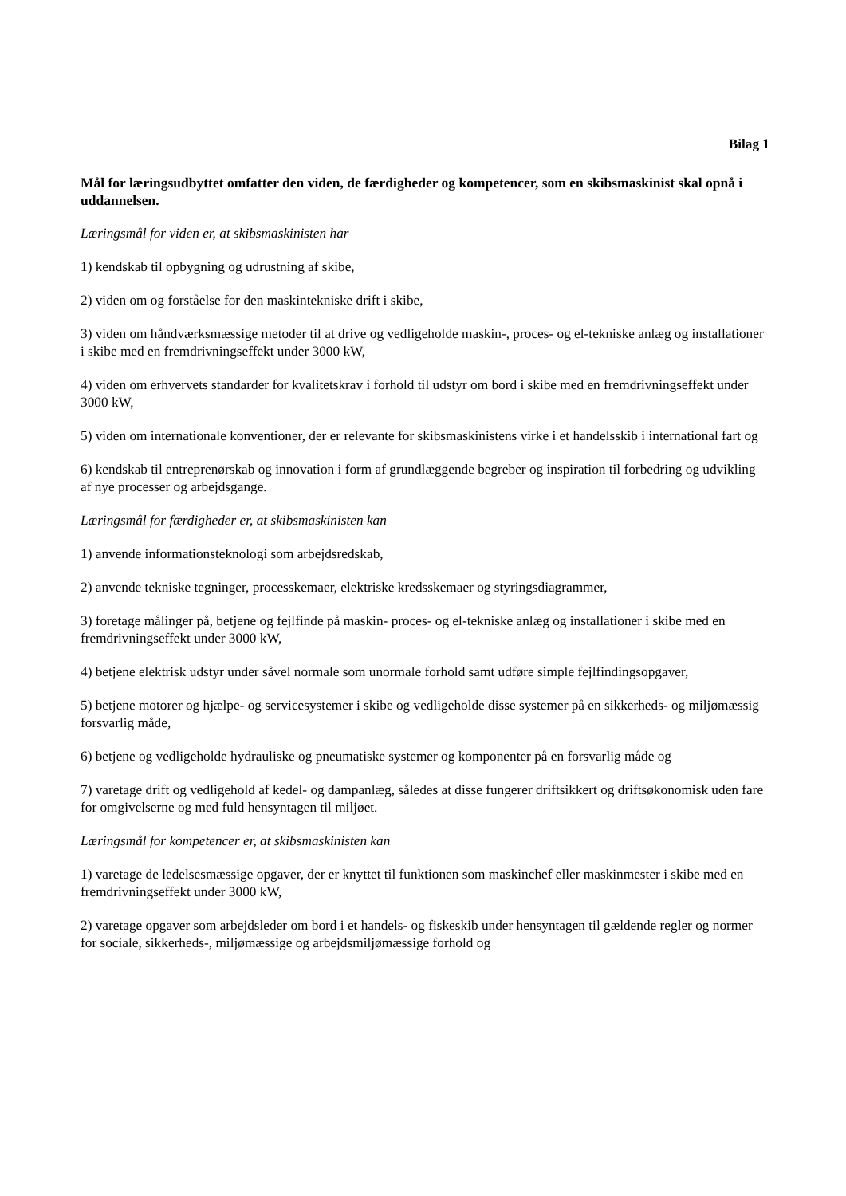Bilag 1
Mål for læringsudbyttet omfatter den viden, de færdigheder og kompetencer, som en skibsmaskinist skal opnå i uddannelsen.
Læringsmål for viden er, at skibsmaskinisten har
1) kendskab til opbygning og udrustning af skibe,
2) viden om og forståelse for den maskintekniske drift i skibe,
3) viden om håndværksmæssige metoder til at drive og vedligeholde maskin-, proces- og el-tekniske anlæg og installationer i skibe med en fremdrivningseffekt under 3000 kW,
4) viden om erhvervets standarder for kvalitetskrav i forhold til udstyr om bord i skibe med en fremdrivningseffekt under 3000 kW,
5) viden om internationale konventioner, der er relevante for skibsmaskinistens virke i et handelsskib i international fart og
6) kendskab til entreprenørskab og innovation i form af grundlæggende begreber og inspiration til forbedring og udvikling af nye processer og arbejdsgange.
Læringsmål for færdigheder er, at skibsmaskinisten kan
1) anvende informationsteknologi som arbejdsredskab,
2) anvende tekniske tegninger, processkemaer, elektriske kredsskemaer og styringsdiagrammer,
3) foretage målinger på, betjene og fejlfinde på maskin- proces- og el-tekniske anlæg og installationer i skibe med en fremdrivningseffekt under 3000 kW,
4) betjene elektrisk udstyr under såvel normale som unormale forhold samt udføre simple fejlfindingsopgaver,
5) betjene motorer og hjælpe- og servicesystemer i skibe og vedligeholde disse systemer på en sikkerheds- og miljømæssig forsvarlig måde,
6) betjene og vedligeholde hydrauliske og pneumatiske systemer og komponenter på en forsvarlig måde og
7) varetage drift og vedligehold af kedel- og dampanlæg, således at disse fungerer driftsikkert og driftsøkonomisk uden fare for omgivelserne og med fuld hensyntagen til miljøet.
Læringsmål for kompetencer er, at skibsmaskinisten kan
1) varetage de ledelsesmæssige opgaver, der er knyttet til funktionen som maskinchef eller maskinmester i skibe med en fremdrivningseffekt under 3000 kW,
2) varetage opgaver som arbejdsleder om bord i et handels- og fiskeskib under hensyntagen til gældende regler og normer for sociale, sikkerheds-, miljømæssige og arbejdsmiljømæssige forhold og